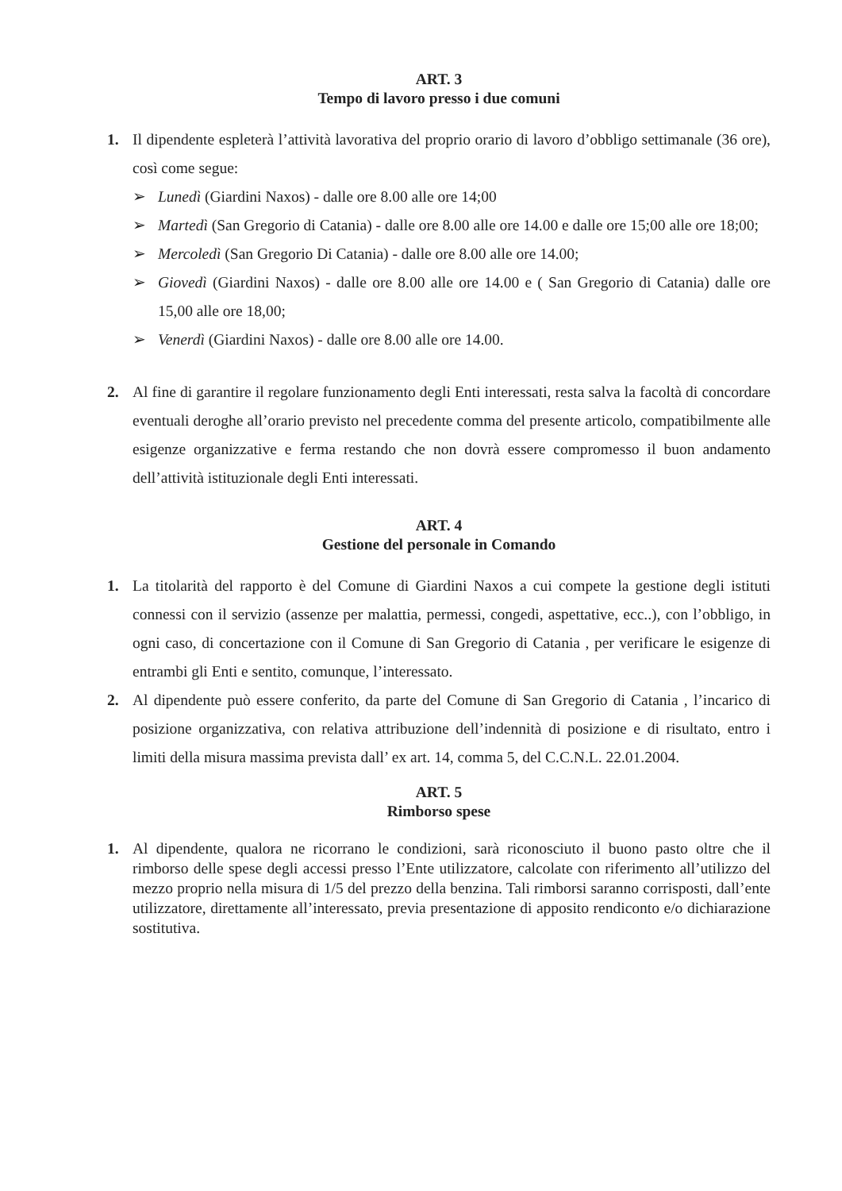ART. 3
Tempo di lavoro presso i due comuni
1. Il dipendente espleterà l’attività lavorativa del proprio orario di lavoro d’obbligo settimanale (36 ore), così come segue:
➢ Lunedì (Giardini Naxos) - dalle ore 8.00 alle ore 14;00
➢ Martedì (San Gregorio di Catania) - dalle ore 8.00 alle ore 14.00 e dalle ore 15;00 alle ore 18;00;
➢ Mercoledì (San Gregorio Di Catania) - dalle ore 8.00 alle ore 14.00;
➢ Giovedì (Giardini Naxos) - dalle ore 8.00 alle ore 14.00 e ( San Gregorio di Catania) dalle ore 15,00 alle ore 18,00;
➢ Venerdì (Giardini Naxos) - dalle ore 8.00 alle ore 14.00.
2. Al fine di garantire il regolare funzionamento degli Enti interessati, resta salva la facoltà di concordare eventuali deroghe all’orario previsto nel precedente comma del presente articolo, compatibilmente alle esigenze organizzative e ferma restando che non dovrà essere compromesso il buon andamento dell’attività istituzionale degli Enti interessati.
ART. 4
Gestione del personale in Comando
1. La titolarità del rapporto è del Comune di Giardini Naxos a cui compete la gestione degli istituti connessi con il servizio (assenze per malattia, permessi, congedi, aspettative, ecc..), con l’obbligo, in ogni caso, di concertazione con il Comune di San Gregorio di Catania , per verificare le esigenze di entrambi gli Enti e sentito, comunque, l’interessato.
2. Al dipendente può essere conferito, da parte del Comune di San Gregorio di Catania , l’incarico di posizione organizzativa, con relativa attribuzione dell’indennità di posizione e di risultato, entro i limiti della misura massima prevista dall’ ex art. 14, comma 5, del C.C.N.L. 22.01.2004.
ART. 5
Rimborso spese
1. Al dipendente, qualora ne ricorrano le condizioni, sarà riconosciuto il buono pasto oltre che il rimborso delle spese degli accessi presso l’Ente utilizzatore, calcolate con riferimento all’utilizzo del mezzo proprio nella misura di 1/5 del prezzo della benzina. Tali rimborsi saranno corrisposti, dall’ente utilizzatore, direttamente all’interessato, previa presentazione di apposito rendiconto e/o dichiarazione sostitutiva.